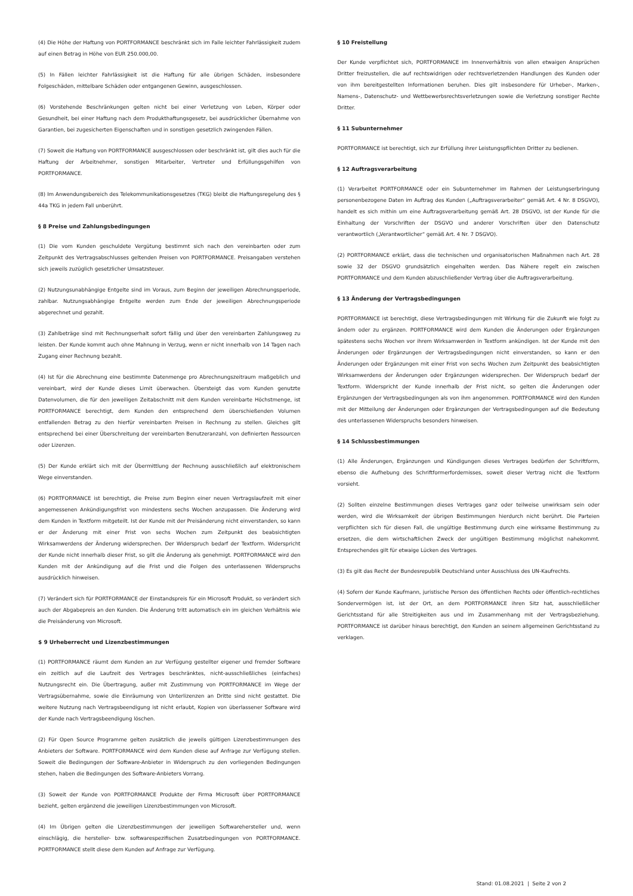(4) Die Höhe der Haftung von PORTFORMANCE beschränkt sich im Falle leichter Fahrlässigkeit zudem auf einen Betrag in Höhe von EUR 250.000,00.
(5) In Fällen leichter Fahrlässigkeit ist die Haftung für alle übrigen Schäden, insbesondere Folgeschäden, mittelbare Schäden oder entgangenen Gewinn, ausgeschlossen.
(6) Vorstehende Beschränkungen gelten nicht bei einer Verletzung von Leben, Körper oder Gesundheit, bei einer Haftung nach dem Produkthaftungsgesetz, bei ausdrücklicher Übernahme von Garantien, bei zugesicherten Eigenschaften und in sonstigen gesetzlich zwingenden Fällen.
(7) Soweit die Haftung von PORTFORMANCE ausgeschlossen oder beschränkt ist, gilt dies auch für die Haftung der Arbeitnehmer, sonstigen Mitarbeiter, Vertreter und Erfüllungsgehilfen von PORTFORMANCE.
(8) Im Anwendungsbereich des Telekommunikationsgesetzes (TKG) bleibt die Haftungsregelung des § 44a TKG in jedem Fall unberührt.
§ 8 Preise und Zahlungsbedingungen
(1) Die vom Kunden geschuldete Vergütung bestimmt sich nach den vereinbarten oder zum Zeitpunkt des Vertragsabschlusses geltenden Preisen von PORTFORMANCE. Preisangaben verstehen sich jeweils zuzüglich gesetzlicher Umsatzsteuer.
(2) Nutzungsunabhängige Entgelte sind im Voraus, zum Beginn der jeweiligen Abrechnungsperiode, zahlbar. Nutzungsabhängige Entgelte werden zum Ende der jeweiligen Abrechnungsperiode abgerechnet und gezahlt.
(3) Zahlbeträge sind mit Rechnungserhalt sofort fällig und über den vereinbarten Zahlungsweg zu leisten. Der Kunde kommt auch ohne Mahnung in Verzug, wenn er nicht innerhalb von 14 Tagen nach Zugang einer Rechnung bezahlt.
(4) Ist für die Abrechnung eine bestimmte Datenmenge pro Abrechnungszeitraum maßgeblich und vereinbart, wird der Kunde dieses Limit überwachen. Übersteigt das vom Kunden genutzte Datenvolumen, die für den jeweiligen Zeitabschnitt mit dem Kunden vereinbarte Höchstmenge, ist PORTFORMANCE berechtigt, dem Kunden den entsprechend dem überschießenden Volumen entfallenden Betrag zu den hierfür vereinbarten Preisen in Rechnung zu stellen. Gleiches gilt entsprechend bei einer Überschreitung der vereinbarten Benutzeranzahl, von definierten Ressourcen oder Lizenzen.
(5) Der Kunde erklärt sich mit der Übermittlung der Rechnung ausschließlich auf elektronischem Wege einverstanden.
(6) PORTFORMANCE ist berechtigt, die Preise zum Beginn einer neuen Vertragslaufzeit mit einer angemessenen Ankündigungsfrist von mindestens sechs Wochen anzupassen. Die Änderung wird dem Kunden in Textform mitgeteilt. Ist der Kunde mit der Preisänderung nicht einverstanden, so kann er der Änderung mit einer Frist von sechs Wochen zum Zeitpunkt des beabsichtigten Wirksamwerdens der Änderung widersprechen. Der Widerspruch bedarf der Textform. Widerspricht der Kunde nicht innerhalb dieser Frist, so gilt die Änderung als genehmigt. PORTFORMANCE wird den Kunden mit der Ankündigung auf die Frist und die Folgen des unterlassenen Widerspruchs ausdrücklich hinweisen.
(7) Verändert sich für PORTFORMANCE der Einstandspreis für ein Microsoft Produkt, so verändert sich auch der Abgabepreis an den Kunden. Die Änderung tritt automatisch ein im gleichen Verhältnis wie die Preisänderung von Microsoft.
$ 9 Urheberrecht und Lizenzbestimmungen
(1) PORTFORMANCE räumt dem Kunden an zur Verfügung gestellter eigener und fremder Software ein zeitlich auf die Laufzeit des Vertrages beschränktes, nicht-ausschließliches (einfaches) Nutzungsrecht ein. Die Übertragung, außer mit Zustimmung von PORTFORMANCE im Wege der Vertragsübernahme, sowie die Einräumung von Unterlizenzen an Dritte sind nicht gestattet. Die weitere Nutzung nach Vertragsbeendigung ist nicht erlaubt, Kopien von überlassener Software wird der Kunde nach Vertragsbeendigung löschen.
(2) Für Open Source Programme gelten zusätzlich die jeweils gültigen Lizenzbestimmungen des Anbieters der Software. PORTFORMANCE wird dem Kunden diese auf Anfrage zur Verfügung stellen. Soweit die Bedingungen der Software-Anbieter in Widerspruch zu den vorliegenden Bedingungen stehen, haben die Bedingungen des Software-Anbieters Vorrang.
(3) Soweit der Kunde von PORTFORMANCE Produkte der Firma Microsoft über PORTFORMANCE bezieht, gelten ergänzend die jeweiligen Lizenzbestimmungen von Microsoft.
(4) Im Übrigen gelten die Lizenzbestimmungen der jeweiligen Softwarehersteller und, wenn einschlägig, die hersteller- bzw. softwarespezifischen Zusatzbedingungen von PORTFORMANCE. PORTFORMANCE stellt diese dem Kunden auf Anfrage zur Verfügung.
§ 10 Freistellung
Der Kunde verpflichtet sich, PORTFORMANCE im Innenverhältnis von allen etwaigen Ansprüchen Dritter freizustellen, die auf rechtswidrigen oder rechtsverletzenden Handlungen des Kunden oder von ihm bereitgestellten Informationen beruhen. Dies gilt insbesondere für Urheber-, Marken-, Namens-, Datenschutz- und Wettbewerbsrechtsverletzungen sowie die Verletzung sonstiger Rechte Dritter.
§ 11 Subunternehmer
PORTFORMANCE ist berechtigt, sich zur Erfüllung ihrer Leistungspflichten Dritter zu bedienen.
§ 12 Auftragsverarbeitung
(1) Verarbeitet PORTFORMANCE oder ein Subunternehmer im Rahmen der Leistungserbringung personenbezogene Daten im Auftrag des Kunden („Auftragsverarbeiter“ gemäß Art. 4 Nr. 8 DSGVO), handelt es sich mithin um eine Auftragsverarbeitung gemäß Art. 28 DSGVO, ist der Kunde für die Einhaltung der Vorschriften der DSGVO und anderer Vorschriften über den Datenschutz verantwortlich („Verantwortlicher“ gemäß Art. 4 Nr. 7 DSGVO).
(2) PORTFORMANCE erklärt, dass die technischen und organisatorischen Maßnahmen nach Art. 28 sowie 32 der DSGVO grundsätzlich eingehalten werden. Das Nähere regelt ein zwischen PORTFORMANCE und dem Kunden abzuschließender Vertrag über die Auftragsverarbeitung.
§ 13 Änderung der Vertragsbedingungen
PORTFORMANCE ist berechtigt, diese Vertragsbedingungen mit Wirkung für die Zukunft wie folgt zu ändern oder zu ergänzen. PORTFORMANCE wird dem Kunden die Änderungen oder Ergänzungen spätestens sechs Wochen vor ihrem Wirksamwerden in Textform ankündigen. Ist der Kunde mit den Änderungen oder Ergänzungen der Vertragsbedingungen nicht einverstanden, so kann er den Änderungen oder Ergänzungen mit einer Frist von sechs Wochen zum Zeitpunkt des beabsichtigten Wirksamwerdens der Änderungen oder Ergänzungen widersprechen. Der Widerspruch bedarf der Textform. Widerspricht der Kunde innerhalb der Frist nicht, so gelten die Änderungen oder Ergänzungen der Vertragsbedingungen als von ihm angenommen. PORTFORMANCE wird den Kunden mit der Mitteilung der Änderungen oder Ergänzungen der Vertragsbedingungen auf die Bedeutung des unterlassenen Widerspruchs besonders hinweisen.
§ 14 Schlussbestimmungen
(1) Alle Änderungen, Ergänzungen und Kündigungen dieses Vertrages bedürfen der Schriftform, ebenso die Aufhebung des Schriftformerfordernisses, soweit dieser Vertrag nicht die Textform vorsieht.
(2) Sollten einzelne Bestimmungen dieses Vertrages ganz oder teilweise unwirksam sein oder werden, wird die Wirksamkeit der übrigen Bestimmungen hierdurch nicht berührt. Die Parteien verpflichten sich für diesen Fall, die ungültige Bestimmung durch eine wirksame Bestimmung zu ersetzen, die dem wirtschaftlichen Zweck der ungültigen Bestimmung möglichst nahekommt. Entsprechendes gilt für etwaige Lücken des Vertrages.
(3) Es gilt das Recht der Bundesrepublik Deutschland unter Ausschluss des UN-Kaufrechts.
(4) Sofern der Kunde Kaufmann, juristische Person des öffentlichen Rechts oder öffentlich-rechtliches Sondervermögen ist, ist der Ort, an dem PORTFORMANCE ihren Sitz hat, ausschließlicher Gerichtsstand für alle Streitigkeiten aus und im Zusammenhang mit der Vertragsbeziehung. PORTFORMANCE ist darüber hinaus berechtigt, den Kunden an seinem allgemeinen Gerichtsstand zu verklagen.
Stand: 01.08.2021 | Seite 2 von 2